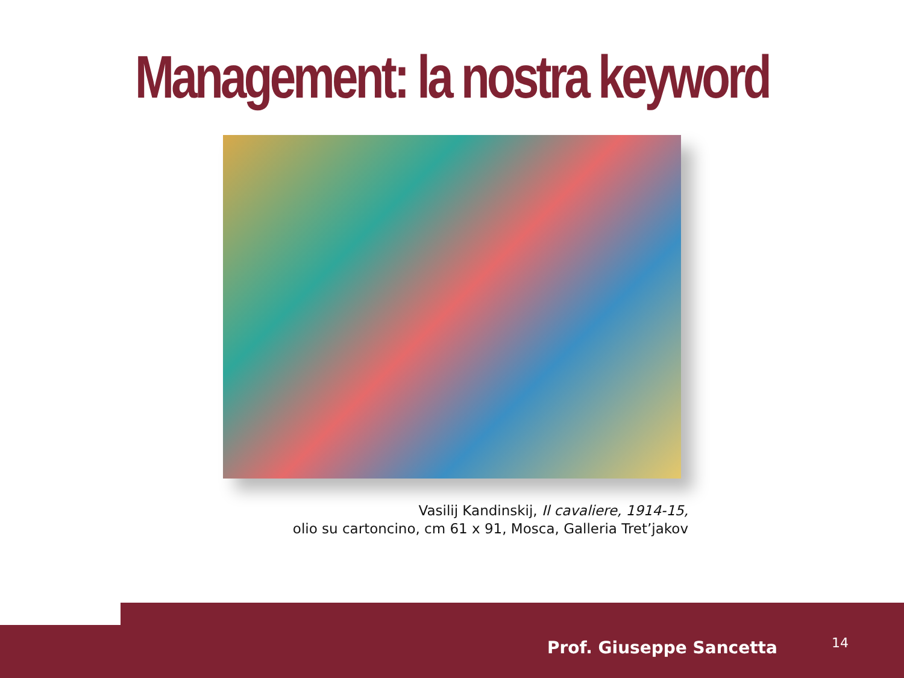Management: la nostra keyword
Vasilij Kandinskij, Il cavaliere, 1914-15,
olio su cartoncino, cm 61 x 91, Mosca, Galleria Tret’jakov
Prof. Giuseppe Sancetta 14